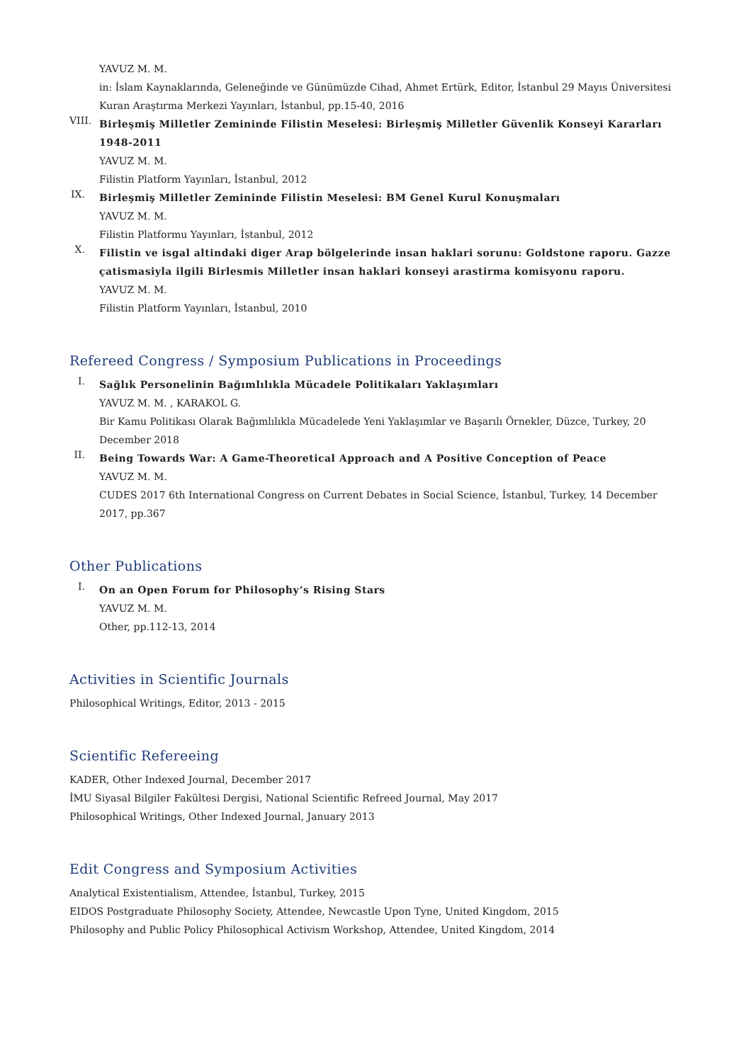YAVUZ M. M.
in: İslam Kaynaklarında, Geleneğinde ve Günümüzde Cihad, Ahmet Ertürk, Editor, İstanbul 29 Mayıs Üniversitesi Kuran Araştırma Merkezi Yayınları, İstanbul, pp.15-40, 2016
VIII.
Birleşmiş Milletler Zemininde Filistin Meselesi: Birleşmiş Milletler Güvenlik Konseyi Kararları 1948-2011
YAVUZ M. M.
Filistin Platform Yayınları, İstanbul, 2012
IX.
Birleşmiş Milletler Zemininde Filistin Meselesi: BM Genel Kurul Konuşmaları
YAVUZ M. M.
Filistin Platformu Yayınları, İstanbul, 2012
X.
Filistin ve isgal altindaki diger Arap bölgelerinde insan haklari sorunu: Goldstone raporu. Gazze çatismasiyla ilgili Birlesmis Milletler insan haklari konseyi arastirma komisyonu raporu.
YAVUZ M. M.
Filistin Platform Yayınları, İstanbul, 2010
Refereed Congress / Symposium Publications in Proceedings
I.
Sağlık Personelinin Bağımlılıkla Mücadele Politikaları Yaklaşımları
YAVUZ M. M. , KARAKOL G.
Bir Kamu Politikası Olarak Bağımlılıkla Mücadelede Yeni Yaklaşımlar ve Başarılı Örnekler, Düzce, Turkey, 20 December 2018
II.
Being Towards War: A Game-Theoretical Approach and A Positive Conception of Peace
YAVUZ M. M.
CUDES 2017 6th International Congress on Current Debates in Social Science, İstanbul, Turkey, 14 December 2017, pp.367
Other Publications
I.
On an Open Forum for Philosophy’s Rising Stars
YAVUZ M. M.
Other, pp.112-13, 2014
Activities in Scientific Journals
Philosophical Writings, Editor, 2013 - 2015
Scientific Refereeing
KADER, Other Indexed Journal, December 2017
İMU Siyasal Bilgiler Fakültesi Dergisi, National Scientific Refreed Journal, May 2017
Philosophical Writings, Other Indexed Journal, January 2013
Edit Congress and Symposium Activities
Analytical Existentialism, Attendee, İstanbul, Turkey, 2015
EIDOS Postgraduate Philosophy Society, Attendee, Newcastle Upon Tyne, United Kingdom, 2015
Philosophy and Public Policy Philosophical Activism Workshop, Attendee, United Kingdom, 2014